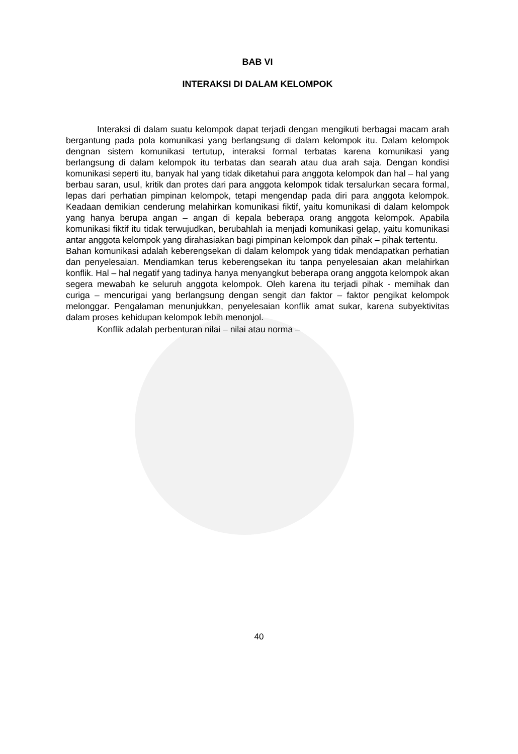BAB VI
INTERAKSI DI DALAM KELOMPOK
Interaksi di dalam suatu kelompok dapat terjadi dengan mengikuti berbagai macam arah bergantung pada pola komunikasi yang berlangsung di dalam kelompok itu. Dalam kelompok dengnan sistem komunikasi tertutup, interaksi formal terbatas karena komunikasi yang berlangsung di dalam kelompok itu terbatas dan searah atau dua arah saja. Dengan kondisi komunikasi seperti itu, banyak hal yang tidak diketahui para anggota kelompok dan hal – hal yang berbau saran, usul, kritik dan protes dari para anggota kelompok tidak tersalurkan secara formal, lepas dari perhatian pimpinan kelompok, tetapi mengendap pada diri para anggota kelompok. Keadaan demikian cenderung melahirkan komunikasi fiktif, yaitu komunikasi di dalam kelompok yang hanya berupa angan – angan di kepala beberapa orang anggota kelompok. Apabila komunikasi fiktif itu tidak terwujudkan, berubahlah ia menjadi komunikasi gelap, yaitu komunikasi antar anggota kelompok yang dirahasiakan bagi pimpinan kelompok dan pihak – pihak tertentu.
Bahan komunikasi adalah keberengsekan di dalam kelompok yang tidak mendapatkan perhatian dan penyelesaian. Mendiamkan terus keberengsekan itu tanpa penyelesaian akan melahirkan konflik. Hal – hal negatif yang tadinya hanya menyangkut beberapa orang anggota kelompok akan segera mewabah ke seluruh anggota kelompok. Oleh karena itu terjadi pihak - memihak dan curiga – mencurigai yang berlangsung dengan sengit dan faktor – faktor pengikat kelompok melonggar. Pengalaman menunjukkan, penyelesaian konflik amat sukar, karena subyektivitas dalam proses kehidupan kelompok lebih menonjol.
Konflik adalah perbenturan nilai – nilai atau norma –
40